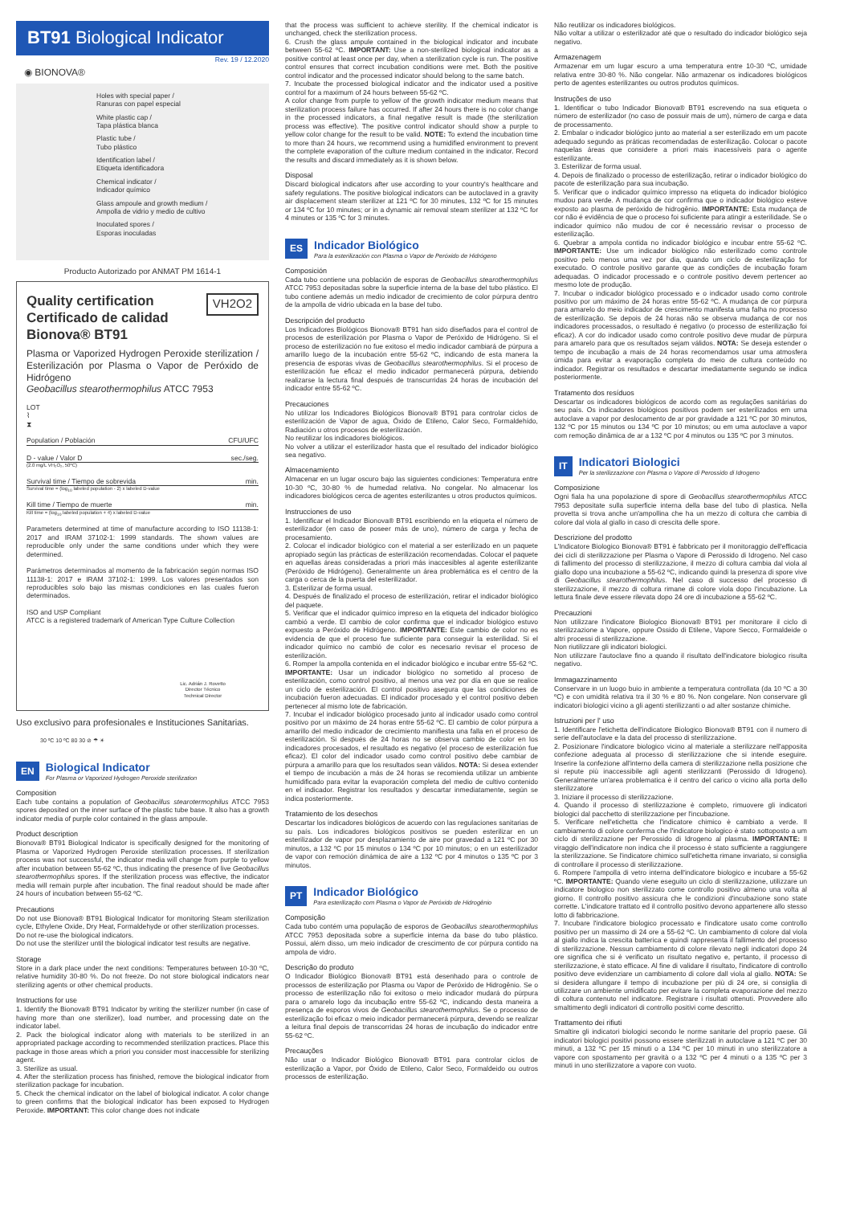BT91 Biological Indicator
Rev. 19 / 12.2020
◉ BIONOVA®
Holes with special paper /
Ranuras con papel especial
White plastic cap /
Tapa plástica blanca
Plastic tube /
Tubo plástico
Identification label /
Etiqueta identificadora
Chemical indicator /
Indicador químico
Glass ampoule and growth medium /
Ampolla de vidrio y medio de cultivo
Inoculated spores /
Esporas inoculadas
Producto Autorizado por ANMAT PM 1614-1
Quality certification
Certificado de calidad
Bionova® BT91 VH2O2
Plasma or Vaporized Hydrogen Peroxide sterilization / Esterilización por Plasma o Vapor de Peróxido de Hidrógeno
Geobacillus stearothermophilus ATCC 7953
LOT
⌇
⧗
Population / Población CFU/UFC
D - value / Valor D sec./seg.
(2.0 mg/L VH₂O₂, 50ºC)
Survival time / Tiempo de sobrevida min.
Survival time = (log<sub>10</sub> labeled population - 2) x labeled D-value
Kill time / Tiempo de muerte min.
Kill time = (log<sub>10</sub> labeled population + 4) x labeled D-value
Parameters determined at time of manufacture according to ISO 11138-1: 2017 and IRAM 37102-1: 1999 standards. The shown values are reproducible only under the same conditions under which they were determined.
Parámetros determinados al momento de la fabricación según normas ISO 11138-1: 2017 e IRAM 37102-1: 1999. Los valores presentados son reproducibles solo bajo las mismas condiciones en las cuales fueron determinados.
ISO and USP Compliant
ATCC is a registered trademark of American Type Culture Collection
Lic. Adrián J. Rovetto
Director Técnico
Technical Director
Uso exclusivo para profesionales e Instituciones Sanitarias.
30 ºC 10 ºC 80 30 ⊘ ☂ ☀
EN
Biological Indicator
For Plasma or Vaporized Hydrogen Peroxide sterilization
Composition
Each tube contains a population of Geobacillus stearotermophilus ATCC 7953 spores deposited on the inner surface of the plastic tube base. It also has a growth indicator media of purple color contained in the glass ampoule.
Product description
Bionova® BT91 Biological Indicator is specifically designed for the monitoring of Plasma or Vaporized Hydrogen Peroxide sterilization processes. If sterilization process was not successful, the indicator media will change from purple to yellow after incubation between 55-62 ºC, thus indicating the presence of live Geobacillus stearothermophilus spores. If the sterilization process was effective, the indicator media will remain purple after incubation. The final readout should be made after 24 hours of incubation between 55-62 ºC.
Precautions
Do not use Bionova® BT91 Biological Indicator for monitoring Steam sterilization cycle, Ethylene Oxide, Dry Heat, Formaldehyde or other sterilization processes.
Do not re-use the biological indicators.
Do not use the sterilizer until the biological indicator test results are negative.
Storage
Store in a dark place under the next conditions: Temperatures between 10-30 ºC, relative humidity 30-80 %. Do not freeze. Do not store biological indicators near sterilizing agents or other chemical products.
Instructions for use
1. Identify the Bionova® BT91 Indicator by writing the sterilizer number (in case of having more than one sterilizer), load number, and processing date on the indicator label.
2. Pack the biological indicator along with materials to be sterilized in an appropriated package according to recommended sterilization practices. Place this package in those areas which a priori you consider most inaccessible for sterilizing agent.
3. Sterilize as usual.
4. After the sterilization process has finished, remove the biological indicator from sterilization package for incubation.
5. Check the chemical indicator on the label of biological indicator. A color change to green confirms that the biological indicator has been exposed to Hydrogen Peroxide. IMPORTANT: This color change does not indicate
that the process was sufficient to achieve sterility. If the chemical indicator is unchanged, check the sterilization process.
6. Crush the glass ampule contained in the biological indicator and incubate between 55-62 ºC. IMPORTANT: Use a non-sterilized biological indicator as a positive control at least once per day, when a sterilization cycle is run. The positive control ensures that correct incubation conditions were met. Both the positive control indicator and the processed indicator should belong to the same batch.
7. Incubate the processed biological indicator and the indicator used a positive control for a maximum of 24 hours between 55-62 ºC.
A color change from purple to yellow of the growth indicator medium means that sterilization process failure has occurred. If after 24 hours there is no color change in the processed indicators, a final negative result is made (the sterilization process was effective). The positive control indicator should show a purple to yellow color change for the result to be valid. NOTE: To extend the incubation time to more than 24 hours, we recommend using a humidified environment to prevent the complete evaporation of the culture medium contained in the indicator. Record the results and discard immediately as it is shown below.
Disposal
Discard biological indicators after use according to your country's healthcare and safety regulations. The positive biological indicators can be autoclaved in a gravity air displacement steam sterilizer at 121 ºC for 30 minutes, 132 ºC for 15 minutes or 134 ºC for 10 minutes; or in a dynamic air removal steam sterilizer at 132 ºC for 4 minutes or 135 ºC for 3 minutes.
ES
Indicador Biológico
Para la esterilización con Plasma o Vapor de Peróxido de Hidrógeno
Composición
Cada tubo contiene una población de esporas de Geobacillus stearothermophilus ATCC 7953 depositadas sobre la superficie interna de la base del tubo plástico. El tubo contiene además un medio indicador de crecimiento de color púrpura dentro de la ampolla de vidrio ubicada en la base del tubo.
Descripción del producto
Los Indicadores Biológicos Bionova® BT91 han sido diseñados para el control de procesos de esterilización por Plasma o Vapor de Peróxido de Hidrógeno. Si el proceso de esterilización no fue exitoso el medio indicador cambiará de púrpura a amarillo luego de la incubación entre 55-62 ºC, indicando de esta manera la presencia de esporas vivas de Geobacillus stearothermophilus. Si el proceso de esterilización fue eficaz el medio indicador permanecerá púrpura, debiendo realizarse la lectura final después de transcurridas 24 horas de incubación del indicador entre 55-62 ºC.
Precauciones
No utilizar los Indicadores Biológicos Bionova® BT91 para controlar ciclos de esterilización de Vapor de agua, Óxido de Etileno, Calor Seco, Formaldehído, Radiación u otros procesos de esterilización.
No reutilizar los indicadores biológicos.
No volver a utilizar el esterilizador hasta que el resultado del indicador biológico sea negativo.
Almacenamiento
Almacenar en un lugar oscuro bajo las siguientes condiciones: Temperatura entre 10-30 ºC, 30-80 % de humedad relativa. No congelar. No almacenar los indicadores biológicos cerca de agentes esterilizantes u otros productos químicos.
Instrucciones de uso
1. Identificar el Indicador Bionova® BT91 escribiendo en la etiqueta el número de esterilizador (en caso de poseer más de uno), número de carga y fecha de procesamiento.
2. Colocar el indicador biológico con el material a ser esterilizado en un paquete apropiado según las prácticas de esterilización recomendadas. Colocar el paquete en aquellas áreas consideradas a priori más inaccesibles al agente esterilizante (Peróxido de Hidrógeno). Generalmente un área problemática es el centro de la carga o cerca de la puerta del esterilizador.
3. Esterilizar de forma usual.
4. Después de finalizado el proceso de esterilización, retirar el indicador biológico del paquete.
5. Verificar que el indicador químico impreso en la etiqueta del indicador biológico cambió a verde. El cambio de color confirma que el indicador biológico estuvo expuesto a Peróxido de Hidrógeno. IMPORTANTE: Este cambio de color no es evidencia de que el proceso fue suficiente para conseguir la esterilidad. Si el indicador químico no cambió de color es necesario revisar el proceso de esterilización.
6. Romper la ampolla contenida en el indicador biológico e incubar entre 55-62 ºC. IMPORTANTE: Usar un indicador biológico no sometido al proceso de esterilización, como control positivo, al menos una vez por día en que se realice un ciclo de esterilización. El control positivo asegura que las condiciones de incubación fueron adecuadas. El indicador procesado y el control positivo deben pertenecer al mismo lote de fabricación.
7. Incubar el indicador biológico procesado junto al indicador usado como control positivo por un máximo de 24 horas entre 55-62 ºC. El cambio de color púrpura a amarillo del medio indicador de crecimiento manifiesta una falla en el proceso de esterilización. Si después de 24 horas no se observa cambio de color en los indicadores procesados, el resultado es negativo (el proceso de esterilización fue eficaz). El color del indicador usado como control positivo debe cambiar de púrpura a amarillo para que los resultados sean válidos. NOTA: Si desea extender el tiempo de incubación a más de 24 horas se recomienda utilizar un ambiente humidificado para evitar la evaporación completa del medio de cultivo contenido en el indicador. Registrar los resultados y descartar inmediatamente, según se indica posteriormente.
Tratamiento de los desechos
Descartar los indicadores biológicos de acuerdo con las regulaciones sanitarias de su país. Los indicadores biológicos positivos se pueden esterilizar en un esterilizador de vapor por desplazamiento de aire por gravedad a 121 ºC por 30 minutos, a 132 ºC por 15 minutos o 134 ºC por 10 minutos; o en un esterilizador de vapor con remoción dinámica de aire a 132 ºC por 4 minutos o 135 ºC por 3 minutos.
PT
Indicador Biológico
Para esterilização com Plasma o Vapor de Peróxido de Hidrogênio
Composição
Cada tubo contém uma população de esporos de Geobacillus stearothermophilus ATCC 7953 depositada sobre a superficie interna da base do tubo plástico. Possui, além disso, um meio indicador de crescimento de cor púrpura contido na ampola de vidro.
Descrição do produto
O Indicador Biológico Bionova® BT91 está desenhado para o controle de processos de esterilização por Plasma ou Vapor de Peróxido de Hidrogênio. Se o processo de esterilização não foi exitoso o meio indicador mudará do púrpura para o amarelo logo da incubação entre 55-62 ºC, indicando desta maneira a presença de esporos vivos de Geobacillus stearothermophilus. Se o processo de esterilização foi eficaz o meio indicador permanecerá púrpura, devendo se realizar a leitura final depois de transcorridas 24 horas de incubação do indicador entre 55-62 ºC.
Precauções
Não usar o Indicador Biológico Bionova® BT91 para controlar ciclos de esterilização a Vapor, por Óxido de Etileno, Calor Seco, Formaldeido ou outros processos de esterilização.
Não reutilizar os indicadores biológicos.
Não voltar a utilizar o esterilizador até que o resultado do indicador biológico seja negativo.
Armazenagem
Armazenar em um lugar escuro a uma temperatura entre 10-30 ºC, umidade relativa entre 30-80 %. Não congelar. Não armazenar os indicadores biológicos perto de agentes esterilizantes ou outros produtos químicos.
Instruções de uso
1. Identificar o tubo Indicador Bionova® BT91 escrevendo na sua etiqueta o número de esterilizador (no caso de possuir mais de um), número de carga e data de processamento.
2. Embalar o indicador biológico junto ao material a ser esterilizado em um pacote adequado segundo as práticas recomendadas de esterilização. Colocar o pacote naquelas áreas que considere a priori mais inacessíveis para o agente esterilizante.
3. Esterilizar de forma usual.
4. Depois de finalizado o processo de esterilização, retirar o indicador biológico do pacote de esterilização para sua incubação.
5. Verificar que o indicador químico impresso na etiqueta do indicador biológico mudou para verde. A mudança de cor confirma que o indicador biológico esteve exposto ao plasma de peróxido de hidrogênio. IMPORTANTE: Esta mudança de cor não é evidência de que o proceso foi suficiente para atingir a esterilidade. Se o indicador químico não mudou de cor é necessário revisar o processo de esterilização.
6. Quebrar a ampola contida no indicador biológico e incubar entre 55-62 ºC. IMPORTANTE: Use um indicador biológico não esterilizado como controle positivo pelo menos uma vez por dia, quando um ciclo de esterilização for executado. O controle positivo garante que as condições de incubação foram adequadas. O indicador processado e o controle positivo devem pertencer ao mesmo lote de produção.
7. Incubar o indicador biológico processado e o indicador usado como controle positivo por um máximo de 24 horas entre 55-62 ºC. A mudança de cor púrpura para amarelo do meio indicador de crescimento manifesta uma falha no processo de esterilização. Se depois de 24 horas não se observa mudança de cor nos indicadores processados, o resultado é negativo (o processo de esterilização foi eficaz). A cor do indicador usado como controle positivo deve mudar de púrpura para amarelo para que os resultados sejam válidos. NOTA: Se deseja estender o tempo de incubação a mais de 24 horas recomendamos usar uma atmosfera úmida para evitar a evaporação completa do meio de cultura conteúdo no indicador. Registrar os resultados e descartar imediatamente segundo se indica posteriormente.
Tratamento dos resíduos
Descartar os indicadores biológicos de acordo com as regulações sanitárias do seu país. Os indicadores biológicos positivos podem ser esterilizados em uma autoclave a vapor por deslocamento de ar por gravidade a 121 ºC por 30 minutos, 132 ºC por 15 minutos ou 134 ºC por 10 minutos; ou em uma autoclave a vapor com remoção dinâmica de ar a 132 ºC por 4 minutos ou 135 ºC por 3 minutos.
IT
Indicatori Biologici
Per la sterilizzazione con Plasma o Vapore di Perossido di Idrogeno
Composizione
Ogni fiala ha una popolazione di spore di Geobacillus stearothermophilus ATCC 7953 depositate sulla superficie interna della base del tubo di plastica. Nella provetta si trova anche un'ampollina che ha un mezzo di coltura che cambia di colore dal viola al giallo in caso di crescita delle spore.
Descrizione del prodotto
L'Indicatore Biologico Bionova® BT91 è fabbricato per il monitoraggio dell'efficacia dei cicli di sterilizzazione per Plasma o Vapore di Perossido di Idrogeno. Nel caso di fallimento del processo di sterilizzazione, il mezzo di coltura cambia dal viola al giallo dopo una incubazione a 55-62 ºC, indicando quindi la presenza di spore vive di Geobacillus stearothermophilus. Nel caso di successo del processo di sterilizzazione, il mezzo di coltura rimane di colore viola dopo l'incubazione. La lettura finale deve essere rilevata dopo 24 ore di incubazione a 55-62 ºC.
Precauzioni
Non utilizzare l'indicatore Biologico Bionova® BT91 per monitorare il ciclo di sterilizzazione a Vapore, oppure Ossido di Etilene, Vapore Secco, Formaldeide o altri processi di sterilizzazione.
Non riutilizzare gli indicatori biologici.
Non utilizzare l'autoclave fino a quando il risultato dell'indicatore biologico risulta negativo.
Immagazzinamento
Conservare in un luogo buio in ambiente a temperatura controllata (da 10 ºC a 30 ºC) e con umidità relativa tra il 30 % e 80 %. Non congelare. Non conservare gli indicatori biologici vicino a gli agenti sterilizzanti o ad alter sostanze chimiche.
Istruzioni per l' uso
1. Identificare l'etichetta dell'indicatore Biologico Bionova® BT91 con il numero di serie dell'autoclave e la data del processo di sterilizzazione.
2. Posizionare l'indicatore biologico vicino al materiale a sterilizzare nell'apposita confezione adeguata al processo di sterilizzazione che si intende eseguire. Inserire la confezione all'interno della camera di sterilizzazione nella posizione che si repute più inaccessibile agli agenti sterilizzanti (Perossido di Idrogeno). Generalmente un'area problematica è il centro del carico o vicino alla porta dello sterilizzatore
3. Iniziare il processo di sterilizzazione.
4. Quando il processo di sterilizzazione è completo, rimuovere gli indicatori biologici dal pacchetto di sterilizzazione per l'incubazione.
5. Verificare nell'etichetta che l'indicatore chimico è cambiato a verde. Il cambiamento di colore conferma che l'indicatore biologico è stato sottoposto a um ciclo di sterilizzazione per Perossido di Idrogeno al plasma. IMPORTANTE: Il viraggio dell'indicatore non indica che il processo è stato sufficiente a raggiungere la sterilizzazione. Se l'indicatore chimico sull'etichetta rimane invariato, si consiglia di controllare il processo di sterilizzazione.
6. Rompere l'ampolla di vetro interna dell'indicatore biologico e incubare a 55-62 ºC. IMPORTANTE: Quando viene eseguito un ciclo di sterilizzazione, utilizzare un indicatore biologico non sterilizzato come controllo positivo almeno una volta al giorno. Il controllo positivo assicura che le condizioni d'incubazione sono state corrette. L'indicatore trattato ed il controllo positivo devono appartenere allo stesso lotto di fabbricazione.
7. Incubare l'indicatore biologico processato e l'indicatore usato come controllo positivo per un massimo di 24 ore a 55-62 ºC. Un cambiamento di colore dal viola al giallo indica la crescita batterica e quindi rappresenta il fallimento del processo di sterilizzazione. Nessun cambiamento di colore rilevato negli indicatori dopo 24 ore significa che si è verificato un risultato negativo e, pertanto, il processo di sterilizzazione, è stato efficace. Al fine di validare il risultato, l'indicatore di controllo positivo deve evidenziare un cambiamento di colore dall viola al giallo. NOTA: Se si desidera allungare il tempo di incubazione per più di 24 ore, si consiglia di utilizzare un ambiente umidificato per evitare la completa evaporazione del mezzo di coltura contenuto nel indicatore. Registrare i risultati ottenuti. Provvedere allo smaltimento degli indicatori di controllo positivi come descritto.
Trattamento dei rifiuti
Smaltire gli indicatori biologici secondo le norme sanitarie del proprio paese. Gli indicatori biologici positivi possono essere sterilizzati in autoclave a 121 ºC per 30 minuti, a 132 ºC per 15 minuti o a 134 ºC per 10 minuti in uno sterilizzatore a vapore con spostamento per gravità o a 132 ºC per 4 minuti o a 135 ºC per 3 minuti in uno sterilizzatore a vapore con vuoto.